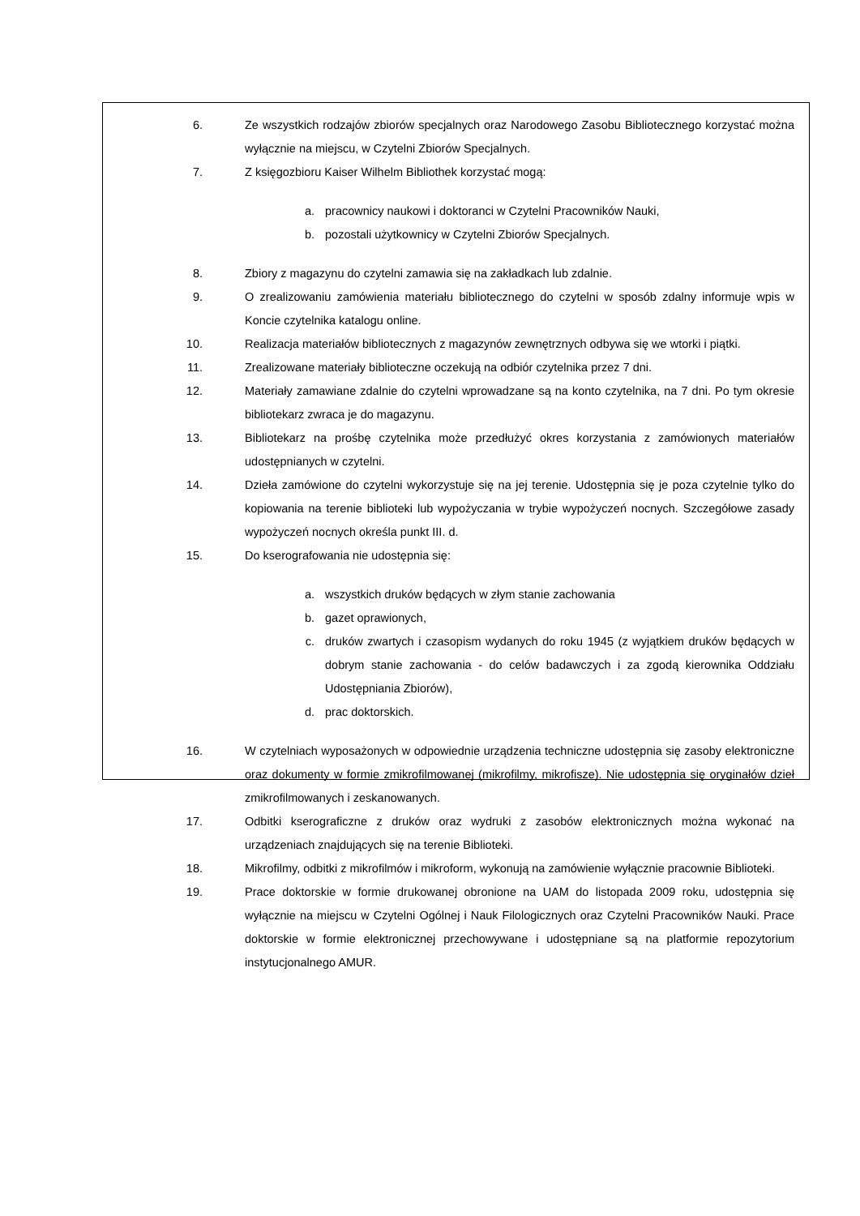6. Ze wszystkich rodzajów zbiorów specjalnych oraz Narodowego Zasobu Bibliotecznego korzystać można wyłącznie na miejscu, w Czytelni Zbiorów Specjalnych.
7. Z księgozbioru Kaiser Wilhelm Bibliothek korzystać mogą:
a. pracownicy naukowi i doktoranci w Czytelni Pracowników Nauki,
b. pozostali użytkownicy w Czytelni Zbiorów Specjalnych.
8. Zbiory z magazynu do czytelni zamawia się na zakładkach lub zdalnie.
9. O zrealizowaniu zamówienia materiału bibliotecznego do czytelni w sposób zdalny informuje wpis w Koncie czytelnika katalogu online.
10. Realizacja materiałów bibliotecznych z magazynów zewnętrznych odbywa się we wtorki i piątki.
11. Zrealizowane materiały biblioteczne oczekują na odbiór czytelnika przez 7 dni.
12. Materiały zamawiane zdalnie do czytelni wprowadzane są na konto czytelnika, na 7 dni. Po tym okresie bibliotekarz zwraca je do magazynu.
13. Bibliotekarz na prośbę czytelnika może przedłużyć okres korzystania z zamówionych materiałów udostępnianych w czytelni.
14. Dzieła zamówione do czytelni wykorzystuje się na jej terenie. Udostępnia się je poza czytelnie tylko do kopiowania na terenie biblioteki lub wypożyczania w trybie wypożyczeń nocnych. Szczegółowe zasady wypożyczeń nocnych określa punkt III. d.
15. Do kserografowania nie udostępnia się:
a. wszystkich druków będących w złym stanie zachowania
b. gazet oprawionych,
c. druków zwartych i czasopism wydanych do roku 1945 (z wyjątkiem druków będących w dobrym stanie zachowania - do celów badawczych i za zgodą kierownika Oddziału Udostępniania Zbiorów),
d. prac doktorskich.
16. W czytelniach wyposażonych w odpowiednie urządzenia techniczne udostępnia się zasoby elektroniczne oraz dokumenty w formie zmikrofilmowanej (mikrofilmy, mikrofisze). Nie udostępnia się oryginałów dzieł zmikrofilmowanych i zeskanowanych.
17. Odbitki kserograficzne z druków oraz wydruki z zasobów elektronicznych można wykonać na urządzeniach znajdujących się na terenie Biblioteki.
18. Mikrofilmy, odbitki z mikrofilmów i mikroform, wykonują na zamówienie wyłącznie pracownie Biblioteki.
19. Prace doktorskie w formie drukowanej obronione na UAM do listopada 2009 roku, udostępnia się wyłącznie na miejscu w Czytelni Ogólnej i Nauk Filologicznych oraz Czytelni Pracowników Nauki. Prace doktorskie w formie elektronicznej przechowywane i udostępniane są na platformie repozytorium instytucjonalnego AMUR.